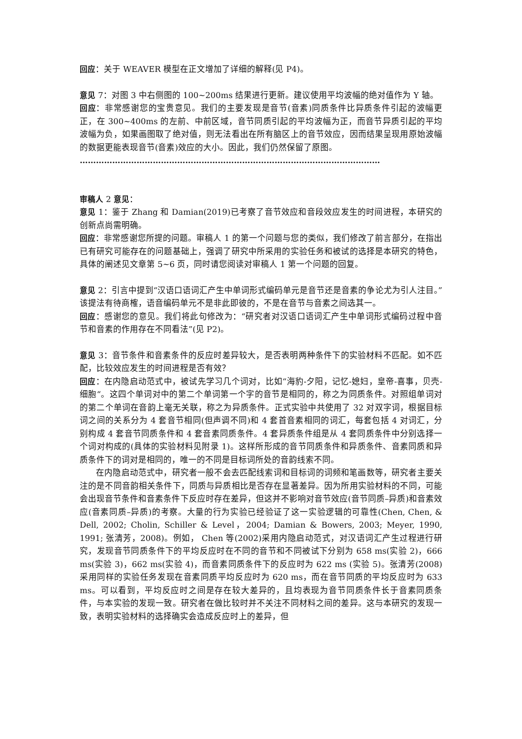回应：关于 WEAVER 模型在正文增加了详细的解释(见 P4)。
意见 7：对图 3 中右侧图的 100~200ms 结果进行更新。建议使用平均波幅的绝对值作为 Y 轴。
回应：非常感谢您的宝贵意见。我们的主要发现是音节(音素)同质条件比异质条件引起的波幅更正，在 300~400ms 的左前、中前区域，音节同质引起的平均波幅为正，而音节异质引起的平均波幅为负，如果画图取了绝对值，则无法看出在所有脑区上的音节效应，因而结果呈现用原始波幅的数据更能表现音节(音素)效应的大小。因此，我们仍然保留了原图。
…………………………………………………………………………………………………
审稿人 2 意见：
意见 1：鉴于 Zhang 和 Damian(2019)已考察了音节效应和音段效应发生的时间进程，本研究的创新点尚需明确。
回应：非常感谢您所提的问题。审稿人 1 的第一个问题与您的类似，我们修改了前言部分，在指出已有研究可能存在的问题基础上，强调了研究中所采用的实验任务和被试的选择是本研究的特色，具体的阐述见文章第 5~6 页，同时请您阅读对审稿人 1 第一个问题的回复。
意见 2：引言中提到“汉语口语词汇产生中单词形式编码单元是音节还是音素的争论尤为引人注目。”该提法有待商榷，语音编码单元不是非此即彼的，不是在音节与音素之间选其一。
回应：感谢您的意见。我们将此句修改为：“研究者对汉语口语词汇产生中单词形式编码过程中音节和音素的作用存在不同看法”(见 P2)。
意见 3：音节条件和音素条件的反应时差异较大，是否表明两种条件下的实验材料不匹配。如不匹配，比较效应发生的时间进程是否有效？
回应：在内隐启动范式中，被试先学习几个词对，比如“海豹-夕阳，记忆-媳妇，皇帝-喜事，贝壳-细胞“。这四个单词对中的第二个单词第一个字的音节是相同的，称之为同质条件。对照组单词对的第二个单词在音韵上毫无关联，称之为异质条件。正式实验中共使用了 32 对双字词，根据目标词之间的关系分为 4 套音节相同(但声调不同)和 4 套首音素相同的词汇，每套包括 4 对词汇，分别构成 4 套音节同质条件和 4 套音素同质条件。4 套异质条件组是从 4 套同质条件中分别选择一个词对构成的(具体的实验材料见附录 1)。这样所形成的音节同质条件和异质条件、音素同质和异质条件下的词对是相同的，唯一的不同是目标词所处的音韵线索不同。
在内隐启动范式中，研究者一般不会去匹配线索词和目标词的词频和笔画数等，研究者主要关注的是不同音韵相关条件下，同质与异质相比是否存在显著差异。因为所用实验材料的不同，可能会出现音节条件和音素条件下反应时存在差异，但这并不影响对音节效应(音节同质–异质)和音素效应(音素同质–异质)的考察。大量的行为实验已经验证了这一实验逻辑的可靠性(Chen, Chen, & Dell, 2002; Cholin, Schiller & Level，2004; Damian & Bowers, 2003; Meyer, 1990, 1991; 张清芳，2008)。例如， Chen 等(2002)采用内隐启动范式，对汉语词汇产生过程进行研究，发现音节同质条件下的平均反应时在不同的音节和不同被试下分别为 658 ms(实验 2)，666 ms(实验 3)，662 ms(实验 4)，而音素同质条件下的反应时为 622 ms (实验 5)。张清芳(2008)采用同样的实验任务发现在音素同质平均反应时为 620 ms，而在音节同质的平均反应时为 633 ms。可以看到，平均反应时之间是存在较大差异的，且均表现为音节同质条件长于音素同质条件，与本实验的发现一致。研究者在做比较时并不关注不同材料之间的差异。这与本研究的发现一致，表明实验材料的选择确实会造成反应时上的差异，但